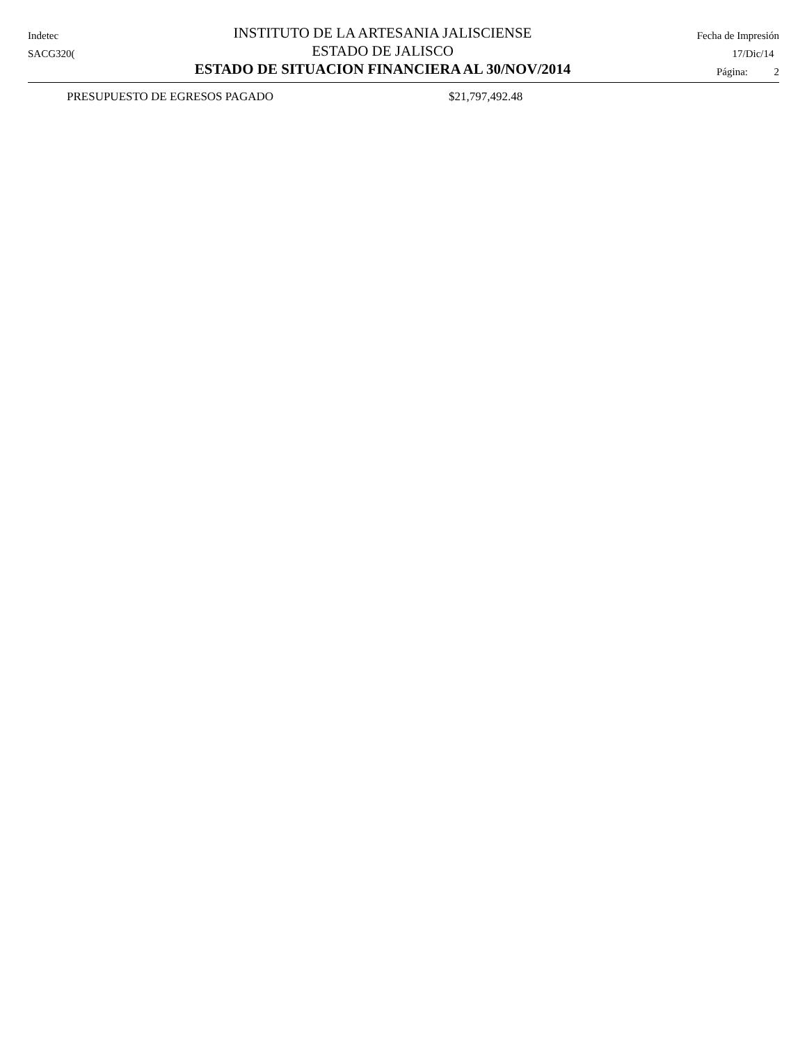Indetec
SACG320(
INSTITUTO DE LA ARTESANIA JALISCIENSE
ESTADO DE JALISCO
ESTADO DE SITUACION FINANCIERA AL 30/NOV/2014
Fecha de Impresión
17/Dic/14
Página: 2
PRESUPUESTO DE EGRESOS PAGADO $21,797,492.48